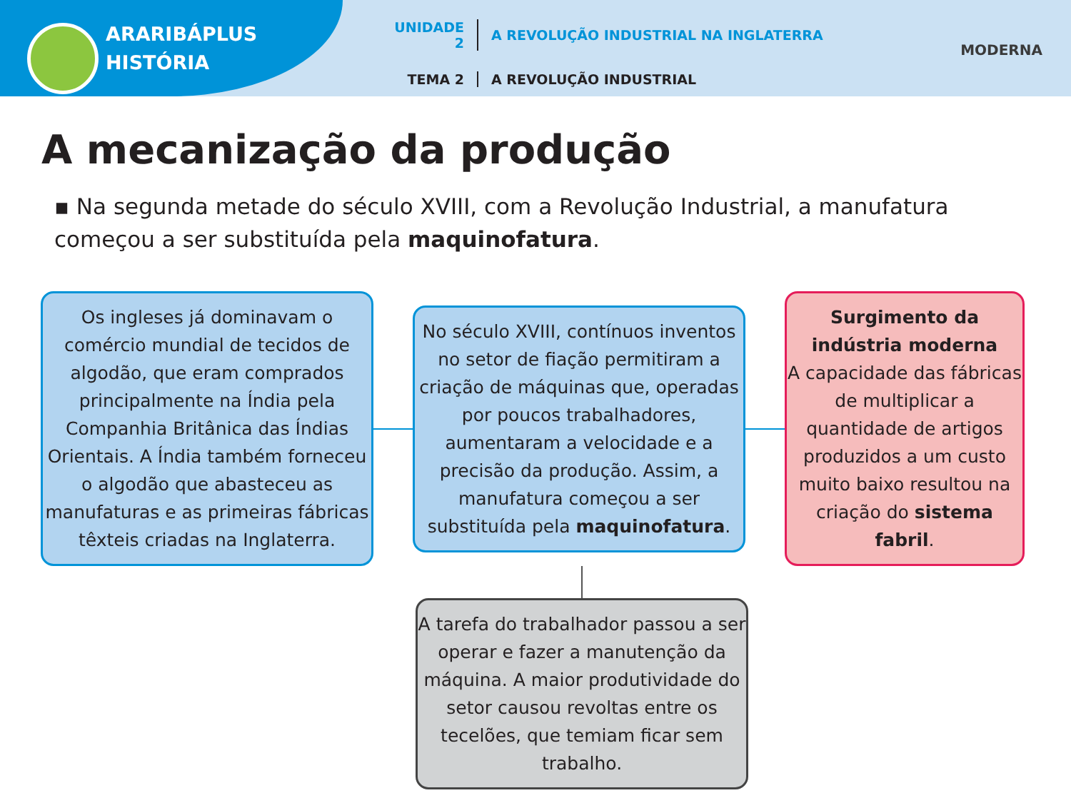ARARIBÁPLUS
HISTÓRIA
UNIDADE 2 A REVOLUÇÃO INDUSTRIAL NA INGLATERRA
TEMA 2 A REVOLUÇÃO INDUSTRIAL
MODERNA
A mecanização da produção
▪ Na segunda metade do século XVIII, com a Revolução Industrial, a manufatura começou a ser substituída pela maquinofatura.
Os ingleses já dominavam o comércio mundial de tecidos de algodão, que eram comprados principalmente na Índia pela Companhia Britânica das Índias Orientais. A Índia também forneceu o algodão que abasteceu as manufaturas e as primeiras fábricas têxteis criadas na Inglaterra.
No século XVIII, contínuos inventos no setor de fiação permitiram a criação de máquinas que, operadas por poucos trabalhadores, aumentaram a velocidade e a precisão da produção. Assim, a manufatura começou a ser substituída pela maquinofatura.
Surgimento da indústria moderna
A capacidade das fábricas de multiplicar a quantidade de artigos produzidos a um custo muito baixo resultou na criação do sistema fabril.
A tarefa do trabalhador passou a ser operar e fazer a manutenção da máquina. A maior produtividade do setor causou revoltas entre os tecelões, que temiam ficar sem trabalho.